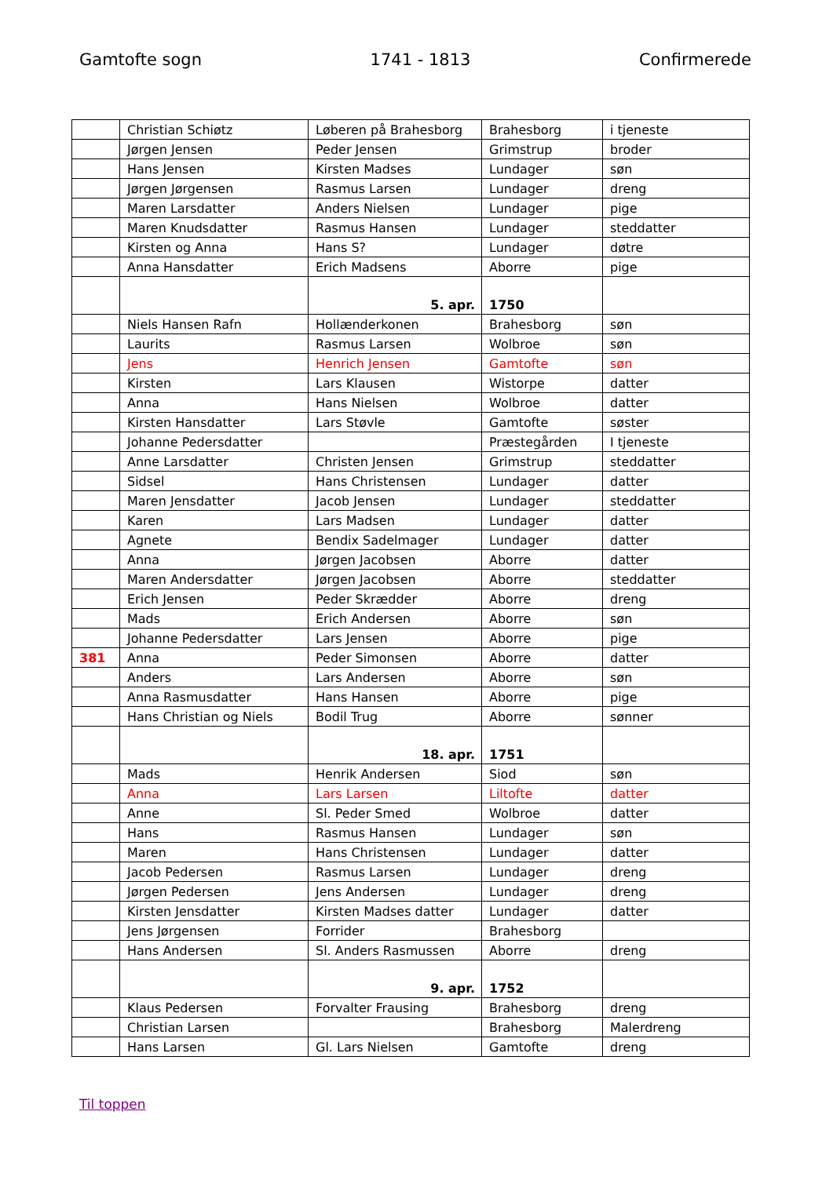Gamtofte sogn 1741 - 1813 Confirmerede
| | Christian Schiøtz | Løberen på Brahesborg | Brahesborg | i tjeneste |
| | Jørgen Jensen | Peder Jensen | Grimstrup | broder |
| | Hans Jensen | Kirsten Madses | Lundager | søn |
| | Jørgen Jørgensen | Rasmus Larsen | Lundager | dreng |
| | Maren Larsdatter | Anders Nielsen | Lundager | pige |
| | Maren Knudsdatter | Rasmus Hansen | Lundager | steddatter |
| | Kirsten og Anna | Hans S? | Lundager | døtre |
| | Anna Hansdatter | Erich Madsens | Aborre | pige |
| | | 5. apr. | 1750 | |
| | Niels Hansen Rafn | Hollænderkonen | Brahesborg | søn |
| | Laurits | Rasmus Larsen | Wolbroe | søn |
| | Jens | Henrich Jensen | Gamtofte | søn |
| | Kirsten | Lars Klausen | Wistorpe | datter |
| | Anna | Hans Nielsen | Wolbroe | datter |
| | Kirsten Hansdatter | Lars Støvle | Gamtofte | søster |
| | Johanne Pedersdatter | | Præstegården | I tjeneste |
| | Anne Larsdatter | Christen Jensen | Grimstrup | steddatter |
| | Sidsel | Hans Christensen | Lundager | datter |
| | Maren Jensdatter | Jacob Jensen | Lundager | steddatter |
| | Karen | Lars Madsen | Lundager | datter |
| | Agnete | Bendix Sadelmager | Lundager | datter |
| | Anna | Jørgen Jacobsen | Aborre | datter |
| | Maren Andersdatter | Jørgen Jacobsen | Aborre | steddatter |
| | Erich Jensen | Peder Skrædder | Aborre | dreng |
| | Mads | Erich Andersen | Aborre | søn |
| | Johanne Pedersdatter | Lars Jensen | Aborre | pige |
| 381 | Anna | Peder Simonsen | Aborre | datter |
| | Anders | Lars Andersen | Aborre | søn |
| | Anna Rasmusdatter | Hans Hansen | Aborre | pige |
| | Hans Christian og Niels | Bodil Trug | Aborre | sønner |
| | | 18. apr. | 1751 | |
| | Mads | Henrik Andersen | Siod | søn |
| | Anna | Lars Larsen | Liltofte | datter |
| | Anne | Sl. Peder Smed | Wolbroe | datter |
| | Hans | Rasmus Hansen | Lundager | søn |
| | Maren | Hans Christensen | Lundager | datter |
| | Jacob Pedersen | Rasmus Larsen | Lundager | dreng |
| | Jørgen Pedersen | Jens Andersen | Lundager | dreng |
| | Kirsten Jensdatter | Kirsten Madses datter | Lundager | datter |
| | Jens Jørgensen | Forrider | Brahesborg | |
| | Hans Andersen | Sl. Anders Rasmussen | Aborre | dreng |
| | | 9. apr. | 1752 | |
| | Klaus Pedersen | Forvalter Frausing | Brahesborg | dreng |
| | Christian Larsen | | Brahesborg | Malerdreng |
| | Hans Larsen | Gl. Lars Nielsen | Gamtofte | dreng |
Til toppen